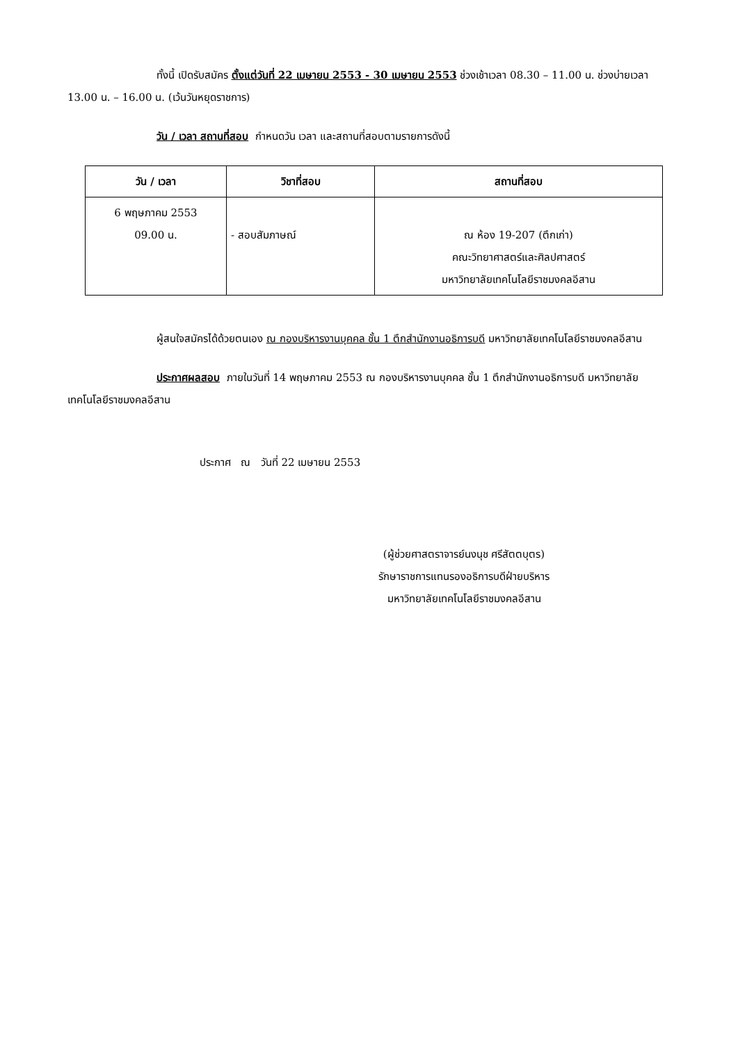ทั้งนี้ เปิดรับสมัคร ตั้งแต่วันที่ 22 เมษายน 2553 - 30 เมษายน 2553 ช่วงเช้าเวลา 08.30 – 11.00 น. ช่วงบ่ายเวลา 13.00 น. – 16.00 น. (เว้นวันหยุดราชการ)
วัน / เวลา สถานที่สอบ กำหนดวัน เวลา และสถานที่สอบตามรายการดังนี้
| วัน / เวลา | วิชาที่สอบ | สถานที่สอบ |
| --- | --- | --- |
| 6 พฤษภาคม 2553 09.00 น. | - สอบสัมภาษณ์ | ณ ห้อง 19-207 (ตึกเก่า) คณะวิทยาศาสตร์และศิลปศาสตร์ มหาวิทยาลัยเทคโนโลยีราชมงคลอีสาน |
ผู้สนใจสมัครได้ด้วยตนเอง ณ กองบริหารงานบุคคล ชั้น 1 ตึกสำนักงานอธิการบดี มหาวิทยาลัยเทคโนโลยีราชมงคลอีสาน
ประกาศผลสอบ ภายในวันที่ 14 พฤษภาคม 2553 ณ กองบริหารงานบุคคล ชั้น 1 ตึกสำนักงานอธิการบดี มหาวิทยาลัยเทคโนโลยีราชมงคลอีสาน
ประกาศ ณ วันที่ 22 เมษายน 2553
(ผู้ช่วยศาสตราจารย์นงนุช ศรีสัตตบุตร)
รักษาราชการแทนรองอธิการบดีฝ่ายบริหาร
มหาวิทยาลัยเทคโนโลยีราชมงคลอีสาน